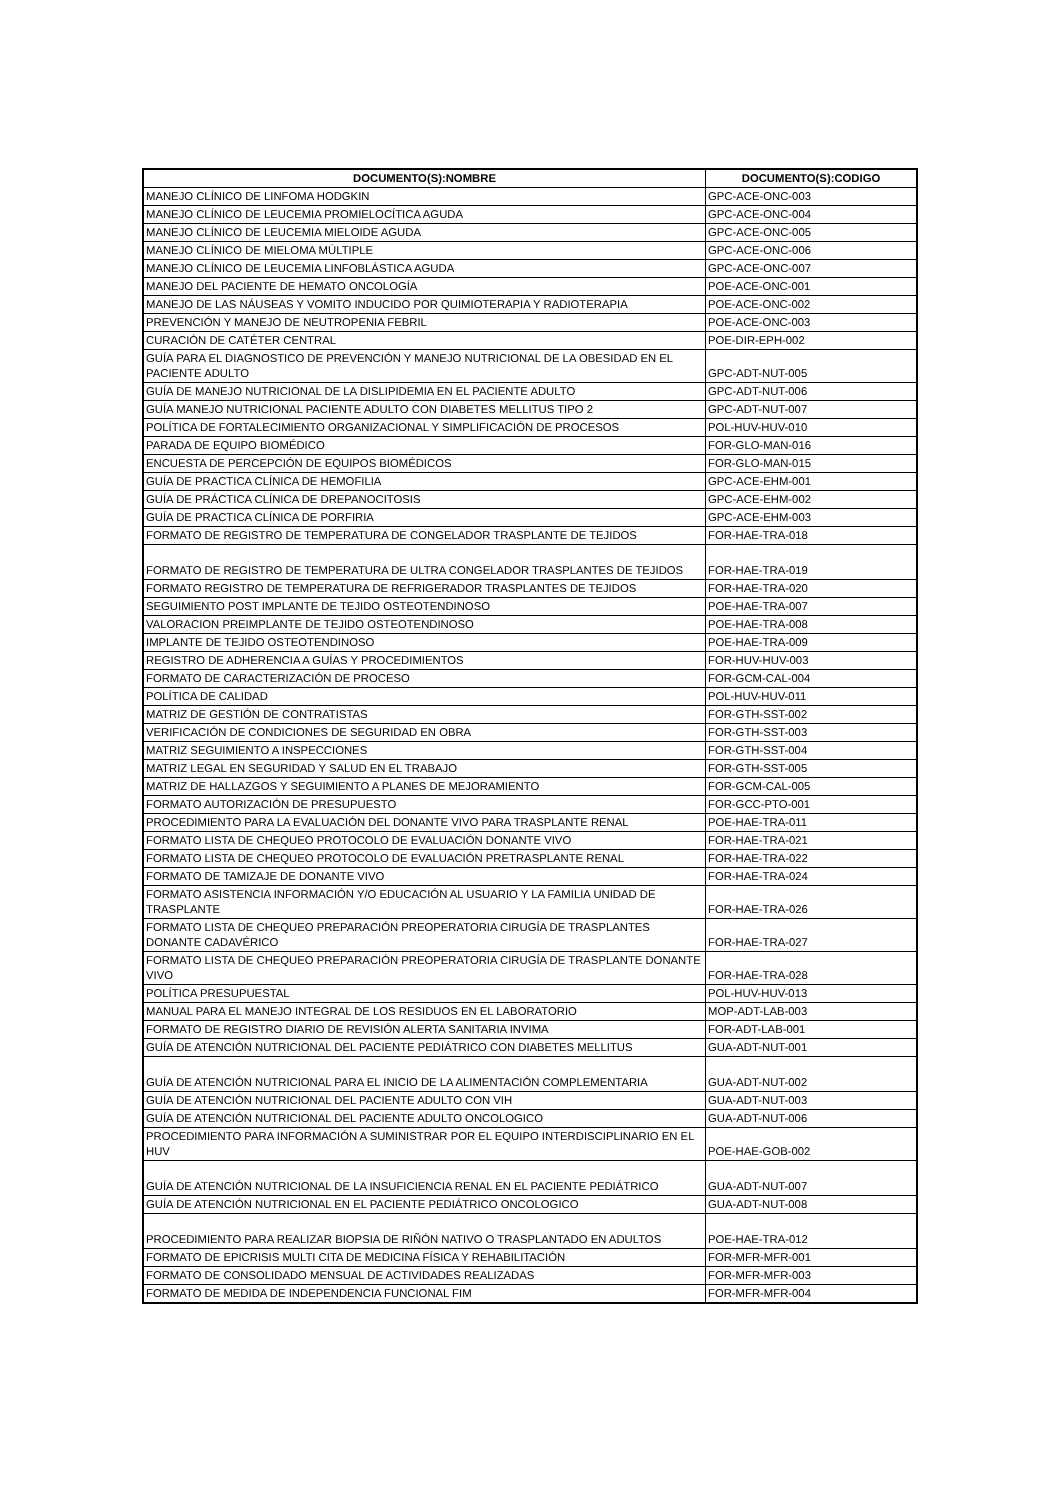| DOCUMENTO(S):NOMBRE | DOCUMENTO(S):CODIGO |
| --- | --- |
| MANEJO CLÍNICO DE LINFOMA HODGKIN | GPC-ACE-ONC-003 |
| MANEJO CLÍNICO DE LEUCEMIA PROMIELOCÍTICA AGUDA | GPC-ACE-ONC-004 |
| MANEJO CLÍNICO DE LEUCEMIA MIELOIDE AGUDA | GPC-ACE-ONC-005 |
| MANEJO CLÍNICO DE MIELOMA MÚLTIPLE | GPC-ACE-ONC-006 |
| MANEJO CLÍNICO DE LEUCEMIA LINFOBLÁSTICA AGUDA | GPC-ACE-ONC-007 |
| MANEJO DEL PACIENTE DE HEMATO ONCOLOGÍA | POE-ACE-ONC-001 |
| MANEJO DE LAS NÁUSEAS Y VOMITO INDUCIDO POR QUIMIOTERAPIA Y RADIOTERAPIA | POE-ACE-ONC-002 |
| PREVENCIÓN Y MANEJO DE NEUTROPENIA FEBRIL | POE-ACE-ONC-003 |
| CURACIÓN DE CATÉTER CENTRAL | POE-DIR-EPH-002 |
| GUÍA PARA EL DIAGNOSTICO DE PREVENCIÓN Y MANEJO NUTRICIONAL DE LA OBESIDAD EN EL PACIENTE ADULTO | GPC-ADT-NUT-005 |
| GUÍA DE MANEJO NUTRICIONAL DE LA DISLIPIDEMIA EN EL PACIENTE ADULTO | GPC-ADT-NUT-006 |
| GUÍA MANEJO NUTRICIONAL PACIENTE ADULTO CON DIABETES MELLITUS TIPO 2 | GPC-ADT-NUT-007 |
| POLÍTICA DE FORTALECIMIENTO ORGANIZACIONAL Y SIMPLIFICACIÓN DE PROCESOS | POL-HUV-HUV-010 |
| PARADA DE EQUIPO BIOMÉDICO | FOR-GLO-MAN-016 |
| ENCUESTA DE PERCEPCIÓN DE EQUIPOS BIOMÉDICOS | FOR-GLO-MAN-015 |
| GUÍA DE PRACTICA CLÍNICA DE HEMOFILIA | GPC-ACE-EHM-001 |
| GUÍA DE PRÁCTICA CLÍNICA DE DREPANOCITOSIS | GPC-ACE-EHM-002 |
| GUÍA DE PRACTICA CLÍNICA DE PORFIRIA | GPC-ACE-EHM-003 |
| FORMATO DE REGISTRO DE TEMPERATURA DE CONGELADOR TRASPLANTE DE TEJIDOS | FOR-HAE-TRA-018 |
| FORMATO DE REGISTRO DE TEMPERATURA DE ULTRA CONGELADOR TRASPLANTES DE TEJIDOS | FOR-HAE-TRA-019 |
| FORMATO REGISTRO DE TEMPERATURA DE REFRIGERADOR TRASPLANTES DE TEJIDOS | FOR-HAE-TRA-020 |
| SEGUIMIENTO POST IMPLANTE DE TEJIDO OSTEOTENDINOSO | POE-HAE-TRA-007 |
| VALORACION PREIMPLANTE DE TEJIDO OSTEOTENDINOSO | POE-HAE-TRA-008 |
| IMPLANTE DE TEJIDO OSTEOTENDINOSO | POE-HAE-TRA-009 |
| REGISTRO DE ADHERENCIA A GUÍAS Y PROCEDIMIENTOS | FOR-HUV-HUV-003 |
| FORMATO DE CARACTERIZACIÓN DE PROCESO | FOR-GCM-CAL-004 |
| POLÍTICA DE CALIDAD | POL-HUV-HUV-011 |
| MATRIZ DE GESTIÓN DE CONTRATISTAS | FOR-GTH-SST-002 |
| VERIFICACIÓN DE CONDICIONES DE SEGURIDAD EN OBRA | FOR-GTH-SST-003 |
| MATRIZ SEGUIMIENTO A INSPECCIONES | FOR-GTH-SST-004 |
| MATRIZ LEGAL EN SEGURIDAD Y SALUD EN EL TRABAJO | FOR-GTH-SST-005 |
| MATRIZ DE HALLAZGOS Y SEGUIMIENTO A PLANES DE MEJORAMIENTO | FOR-GCM-CAL-005 |
| FORMATO AUTORIZACIÓN DE PRESUPUESTO | FOR-GCC-PTO-001 |
| PROCEDIMIENTO PARA LA EVALUACIÓN DEL DONANTE VIVO PARA TRASPLANTE RENAL | POE-HAE-TRA-011 |
| FORMATO LISTA DE CHEQUEO PROTOCOLO DE EVALUACIÓN DONANTE VIVO | FOR-HAE-TRA-021 |
| FORMATO LISTA DE CHEQUEO PROTOCOLO DE EVALUACIÓN PRETRASPLANTE RENAL | FOR-HAE-TRA-022 |
| FORMATO DE TAMIZAJE DE DONANTE VIVO | FOR-HAE-TRA-024 |
| FORMATO ASISTENCIA INFORMACIÓN Y/O EDUCACIÓN AL USUARIO Y LA FAMILIA UNIDAD DE TRASPLANTE | FOR-HAE-TRA-026 |
| FORMATO LISTA DE CHEQUEO PREPARACIÓN PREOPERATORIA CIRUGÍA DE TRASPLANTES DONANTE CADAVÉRICO | FOR-HAE-TRA-027 |
| FORMATO LISTA DE CHEQUEO PREPARACIÓN PREOPERATORIA CIRUGÍA DE TRASPLANTE DONANTE VIVO | FOR-HAE-TRA-028 |
| POLÍTICA PRESUPUESTAL | POL-HUV-HUV-013 |
| MANUAL PARA EL MANEJO INTEGRAL DE LOS RESIDUOS EN EL LABORATORIO | MOP-ADT-LAB-003 |
| FORMATO DE REGISTRO DIARIO DE REVISIÓN ALERTA SANITARIA INVIMA | FOR-ADT-LAB-001 |
| GUÍA DE ATENCIÓN NUTRICIONAL DEL PACIENTE PEDIÁTRICO CON DIABETES MELLITUS | GUA-ADT-NUT-001 |
| GUÍA DE ATENCIÓN NUTRICIONAL PARA EL INICIO DE LA ALIMENTACIÓN COMPLEMENTARIA | GUA-ADT-NUT-002 |
| GUÍA DE ATENCIÓN NUTRICIONAL DEL PACIENTE ADULTO CON VIH | GUA-ADT-NUT-003 |
| GUÍA DE ATENCIÓN NUTRICIONAL DEL PACIENTE ADULTO ONCOLOGICO | GUA-ADT-NUT-006 |
| PROCEDIMIENTO PARA INFORMACIÓN A SUMINISTRAR POR EL EQUIPO INTERDISCIPLINARIO EN EL HUV | POE-HAE-GOB-002 |
| GUÍA DE ATENCIÓN NUTRICIONAL DE LA INSUFICIENCIA RENAL EN EL PACIENTE PEDIÁTRICO | GUA-ADT-NUT-007 |
| GUÍA DE ATENCIÓN NUTRICIONAL EN EL PACIENTE PEDIÁTRICO ONCOLOGICO | GUA-ADT-NUT-008 |
| PROCEDIMIENTO PARA REALIZAR BIOPSIA DE RIÑÓN NATIVO O TRASPLANTADO EN ADULTOS | POE-HAE-TRA-012 |
| FORMATO DE EPICRISIS MULTI CITA DE MEDICINA FÍSICA Y REHABILITACIÓN | FOR-MFR-MFR-001 |
| FORMATO DE CONSOLIDADO MENSUAL DE ACTIVIDADES REALIZADAS | FOR-MFR-MFR-003 |
| FORMATO DE MEDIDA DE INDEPENDENCIA FUNCIONAL FIM | FOR-MFR-MFR-004 |